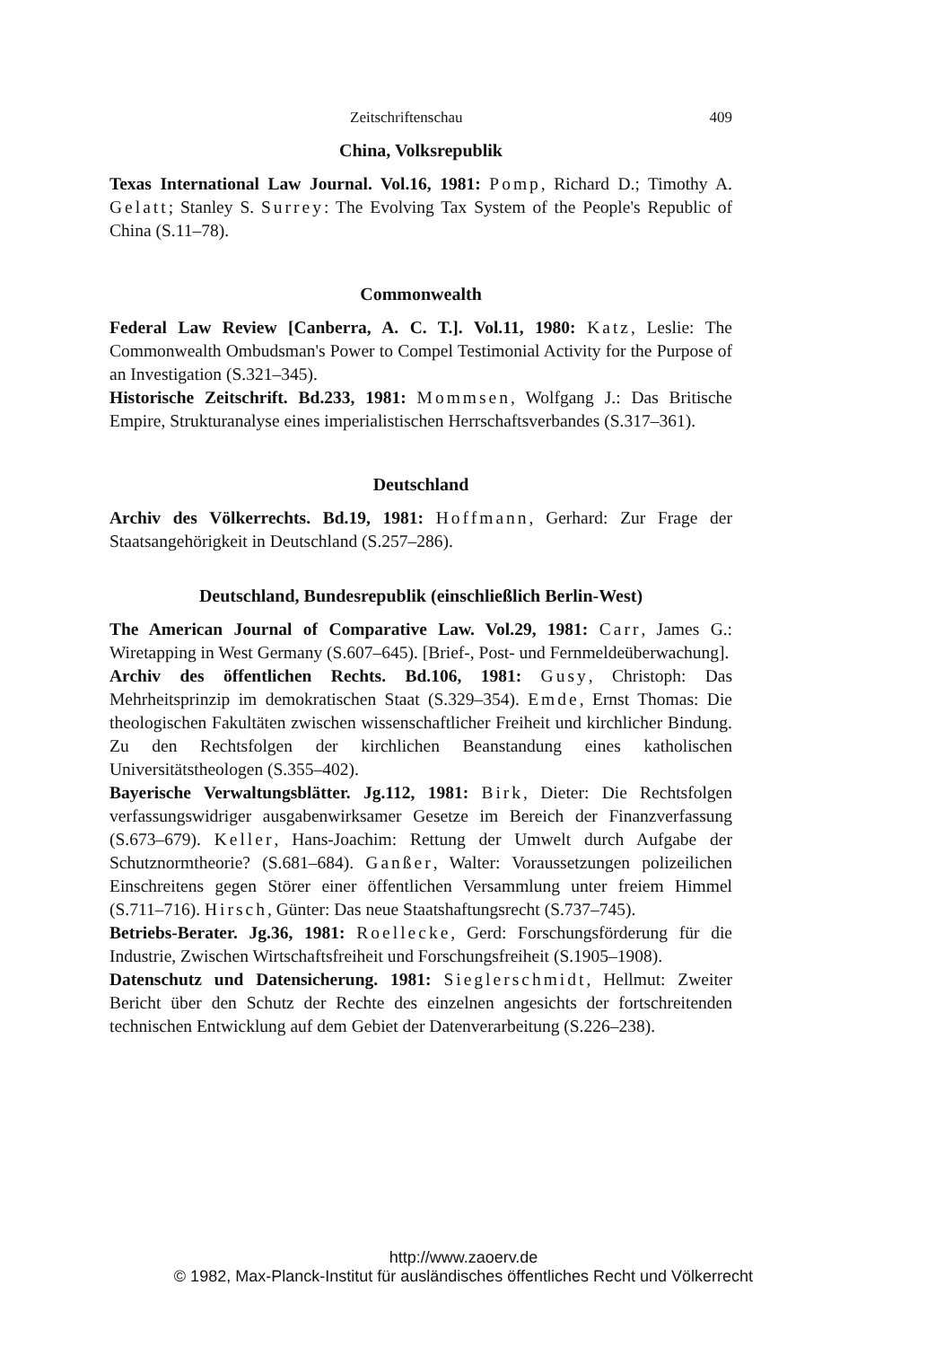Zeitschriftenschau 409
China, Volksrepublik
Texas International Law Journal. Vol.16, 1981: Pomp, Richard D.; Timothy A. Gelatt; Stanley S. Surrey: The Evolving Tax System of the People's Republic of China (S.11–78).
Commonwealth
Federal Law Review [Canberra, A. C. T.]. Vol.11, 1980: Katz, Leslie: The Commonwealth Ombudsman's Power to Compel Testimonial Activity for the Purpose of an Investigation (S.321–345).
Historische Zeitschrift. Bd.233, 1981: Mommsen, Wolfgang J.: Das Britische Empire, Strukturanalyse eines imperialistischen Herrschaftsverbandes (S.317–361).
Deutschland
Archiv des Völkerrechts. Bd.19, 1981: Hoffmann, Gerhard: Zur Frage der Staatsangehörigkeit in Deutschland (S.257–286).
Deutschland, Bundesrepublik (einschließlich Berlin-West)
The American Journal of Comparative Law. Vol.29, 1981: Carr, James G.: Wiretapping in West Germany (S.607–645). [Brief-, Post- und Fernmeldeüberwachung].
Archiv des öffentlichen Rechts. Bd.106, 1981: Gusy, Christoph: Das Mehrheitsprinzip im demokratischen Staat (S.329–354). Emde, Ernst Thomas: Die theologischen Fakultäten zwischen wissenschaftlicher Freiheit und kirchlicher Bindung. Zu den Rechtsfolgen der kirchlichen Beanstandung eines katholischen Universitätstheologen (S.355–402).
Bayerische Verwaltungsblätter. Jg.112, 1981: Birk, Dieter: Die Rechtsfolgen verfassungswidriger ausgabenwirksamer Gesetze im Bereich der Finanzverfassung (S.673–679). Keller, Hans-Joachim: Rettung der Umwelt durch Aufgabe der Schutznormtheorie? (S.681–684). Ganßer, Walter: Voraussetzungen polizeilichen Einschreitens gegen Störer einer öffentlichen Versammlung unter freiem Himmel (S.711–716). Hirsch, Günter: Das neue Staatshaftungsrecht (S.737–745).
Betriebs-Berater. Jg.36, 1981: Roellecke, Gerd: Forschungsförderung für die Industrie, Zwischen Wirtschaftsfreiheit und Forschungsfreiheit (S.1905–1908).
Datenschutz und Datensicherung. 1981: Sieglerschmidt, Hellmut: Zweiter Bericht über den Schutz der Rechte des einzelnen angesichts der fortschreitenden technischen Entwicklung auf dem Gebiet der Datenverarbeitung (S.226–238).
http://www.zaoerv.de
© 1982, Max-Planck-Institut für ausländisches öffentliches Recht und Völkerrecht